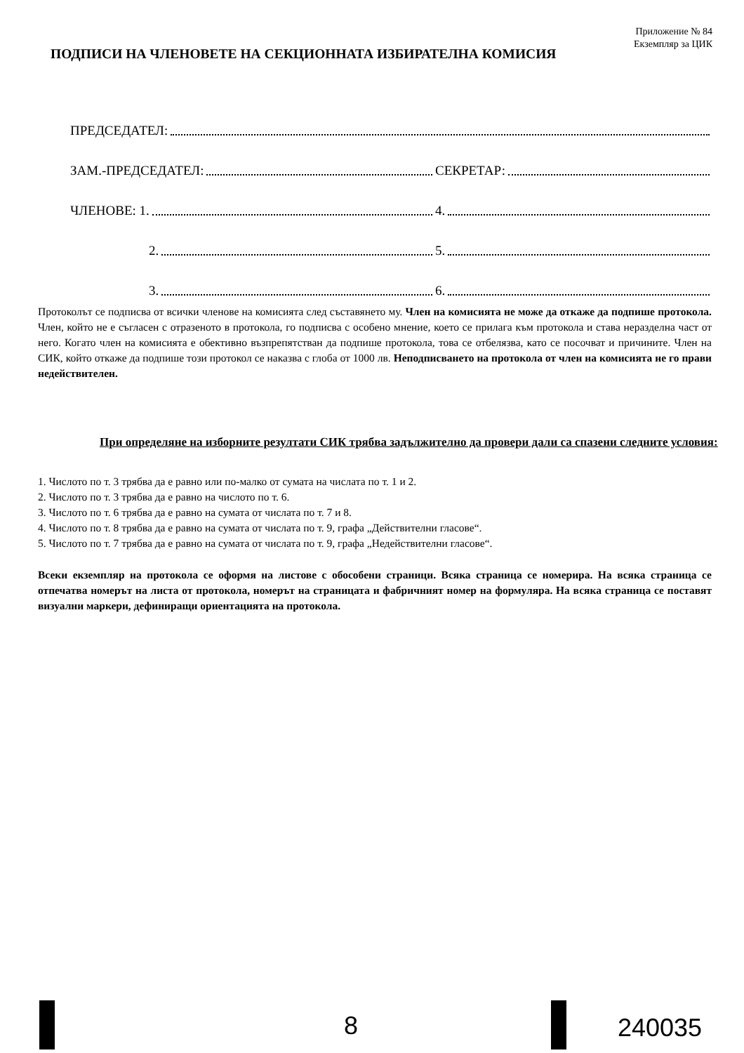Приложение № 84
Екземпляр за ЦИК
ПОДПИСИ НА ЧЛЕНОВЕТЕ НА СЕКЦИОННАТА ИЗБИРАТЕЛНА КОМИСИЯ
ПРЕДСЕДАТЕЛ:
ЗАМ.-ПРЕДСЕДАТЕЛ:
СЕКРЕТАР:
ЧЛЕНОВЕ: 1.
4.
2.
5.
3.
6.
Протоколът се подписва от всички членове на комисията след съставянето му. Член на комисията не може да откаже да подпише протокола. Член, който не е съгласен с отразеното в протокола, го подписва с особено мнение, което се прилага към протокола и става неразделна част от него. Когато член на комисията е обективно възпрепятстван да подпише протокола, това се отбелязва, като се посочват и причините. Член на СИК, който откаже да подпише този протокол се наказва с глоба от 1000 лв. Неподписването на протокола от член на комисията не го прави недействителен.
При определяне на изборните резултати СИК трябва задължително да провери дали са спазени следните условия:
1. Числото по т. 3 трябва да е равно или по-малко от сумата на числата по т. 1 и 2.
2. Числото по т. 3 трябва да е равно на числото по т. 6.
3. Числото по т. 6 трябва да е равно на сумата от числата по т. 7 и 8.
4. Числото по т. 8 трябва да е равно на сумата от числата по т. 9, графа „Действителни гласове“.
5. Числото по т. 7 трябва да е равно на сумата от числата по т. 9, графа „Недействителни гласове“.
Всеки екземпляр на протокола се оформя на листове с обособени страници. Всяка страница се номерира. На всяка страница се отпечатва номерът на листа от протокола, номерът на страницата и фабричният номер на формуляра. На всяка страница се поставят визуални маркери, дефиниращи ориентацията на протокола.
8 240035